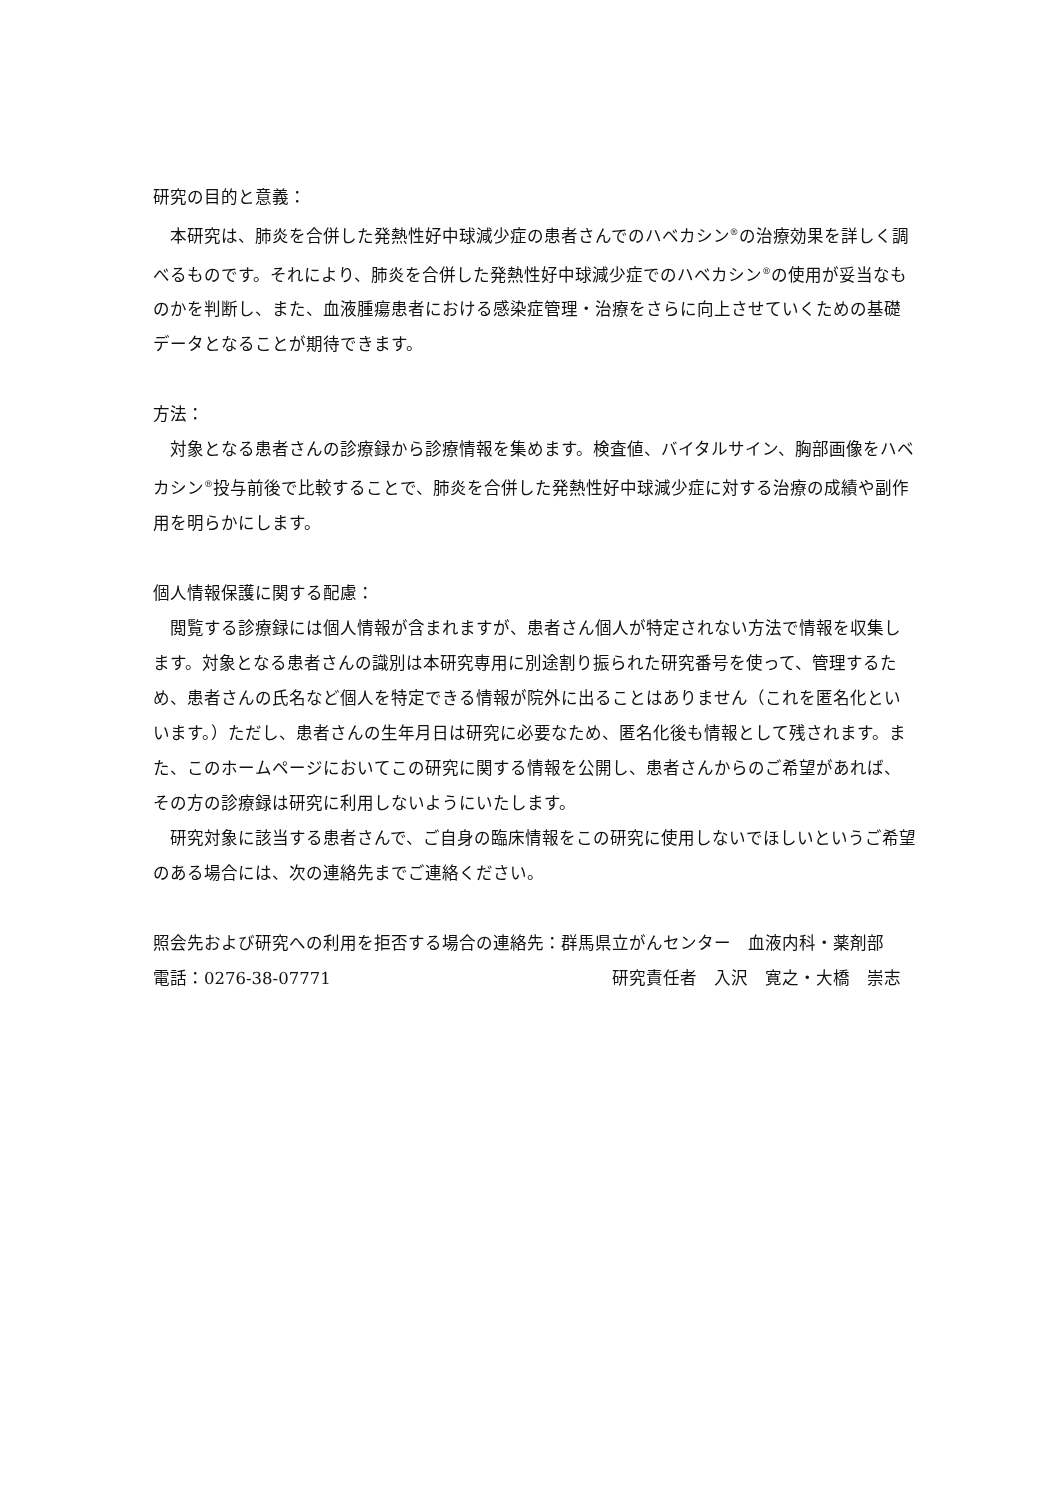研究の目的と意義：
本研究は、肺炎を合併した発熱性好中球減少症の患者さんでのハベカシン<sup>®</sup>の治療効果を詳しく調べるものです。それにより、肺炎を合併した発熱性好中球減少症でのハベカシン<sup>®</sup>の使用が妥当なものかを判断し、また、血液腫瘍患者における感染症管理・治療をさらに向上させていくための基礎データとなることが期待できます。
方法：
対象となる患者さんの診療録から診療情報を集めます。検査値、バイタルサイン、胸部画像をハベカシン<sup>®</sup>投与前後で比較することで、肺炎を合併した発熱性好中球減少症に対する治療の成績や副作用を明らかにします。
個人情報保護に関する配慮：
閲覧する診療録には個人情報が含まれますが、患者さん個人が特定されない方法で情報を収集します。対象となる患者さんの識別は本研究専用に別途割り振られた研究番号を使って、管理するため、患者さんの氏名など個人を特定できる情報が院外に出ることはありません（これを匿名化といいます。）ただし、患者さんの生年月日は研究に必要なため、匿名化後も情報として残されます。また、このホームページにおいてこの研究に関する情報を公開し、患者さんからのご希望があれば、その方の診療録は研究に利用しないようにいたします。
研究対象に該当する患者さんで、ご自身の臨床情報をこの研究に使用しないでほしいというご希望のある場合には、次の連絡先までご連絡ください。
照会先および研究への利用を拒否する場合の連絡先：群馬県立がんセンター　血液内科・薬剤部
電話：0276-38-07771 研究責任者　入沢　寛之・大橋　崇志